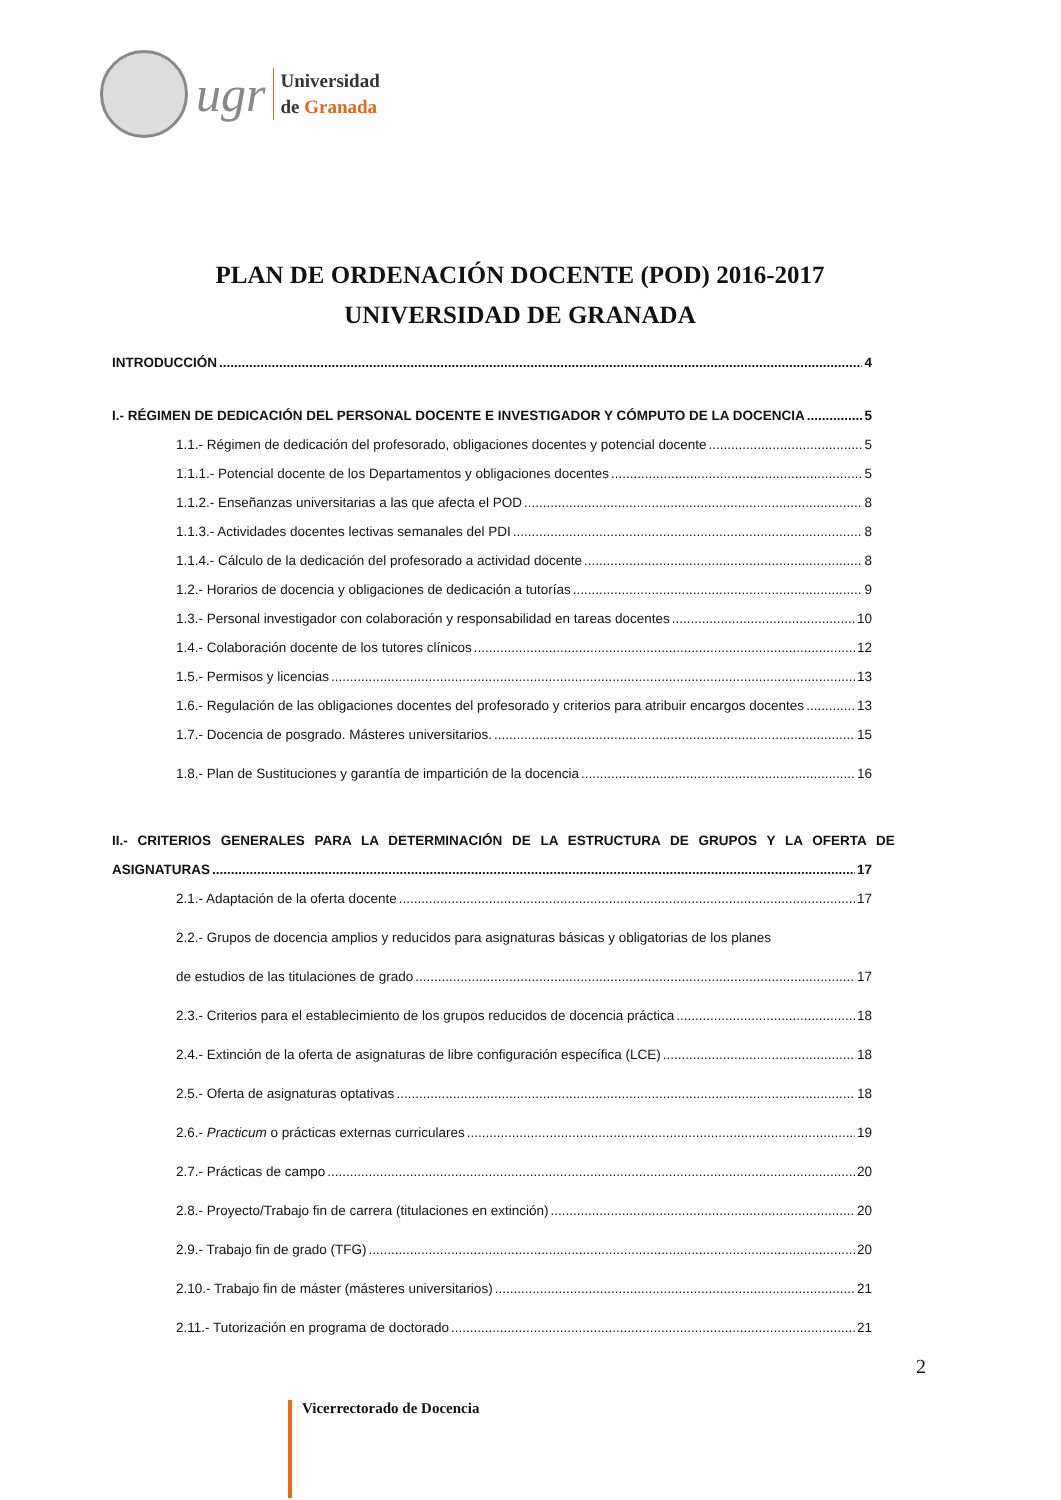ugr
Universidad
de Granada
PLAN DE ORDENACIÓN DOCENTE (POD) 2016-2017
UNIVERSIDAD DE GRANADA
INTRODUCCIÓN 4
I.- RÉGIMEN DE DEDICACIÓN DEL PERSONAL DOCENTE E INVESTIGADOR Y CÓMPUTO DE LA DOCENCIA 5
1.1.- Régimen de dedicación del profesorado, obligaciones docentes y potencial docente 5
1.1.1.- Potencial docente de los Departamentos y obligaciones docentes 5
1.1.2.- Enseñanzas universitarias a las que afecta el POD 8
1.1.3.- Actividades docentes lectivas semanales del PDI 8
1.1.4.- Cálculo de la dedicación del profesorado a actividad docente 8
1.2.- Horarios de docencia y obligaciones de dedicación a tutorías 9
1.3.- Personal investigador con colaboración y responsabilidad en tareas docentes 10
1.4.- Colaboración docente de los tutores clínicos 12
1.5.- Permisos y licencias 13
1.6.- Regulación de las obligaciones docentes del profesorado y criterios para atribuir encargos docentes 13
1.7.- Docencia de posgrado. Másteres universitarios. 15
1.8.- Plan de Sustituciones y garantía de impartición de la docencia 16
II.- CRITERIOS GENERALES PARA LA DETERMINACIÓN DE LA ESTRUCTURA DE GRUPOS Y LA OFERTA DE
ASIGNATURAS 17
2.1.- Adaptación de la oferta docente 17
2.2.- Grupos de docencia amplios y reducidos para asignaturas básicas y obligatorias de los planes
de estudios de las titulaciones de grado 17
2.3.- Criterios para el establecimiento de los grupos reducidos de docencia práctica 18
2.4.- Extinción de la oferta de asignaturas de libre configuración específica (LCE) 18
2.5.- Oferta de asignaturas optativas 18
2.6.- Practicum o prácticas externas curriculares 19
2.7.- Prácticas de campo 20
2.8.- Proyecto/Trabajo fin de carrera (titulaciones en extinción) 20
2.9.- Trabajo fin de grado (TFG) 20
2.10.- Trabajo fin de máster (másteres universitarios) 21
2.11.- Tutorización en programa de doctorado 21
2
Vicerrectorado de Docencia